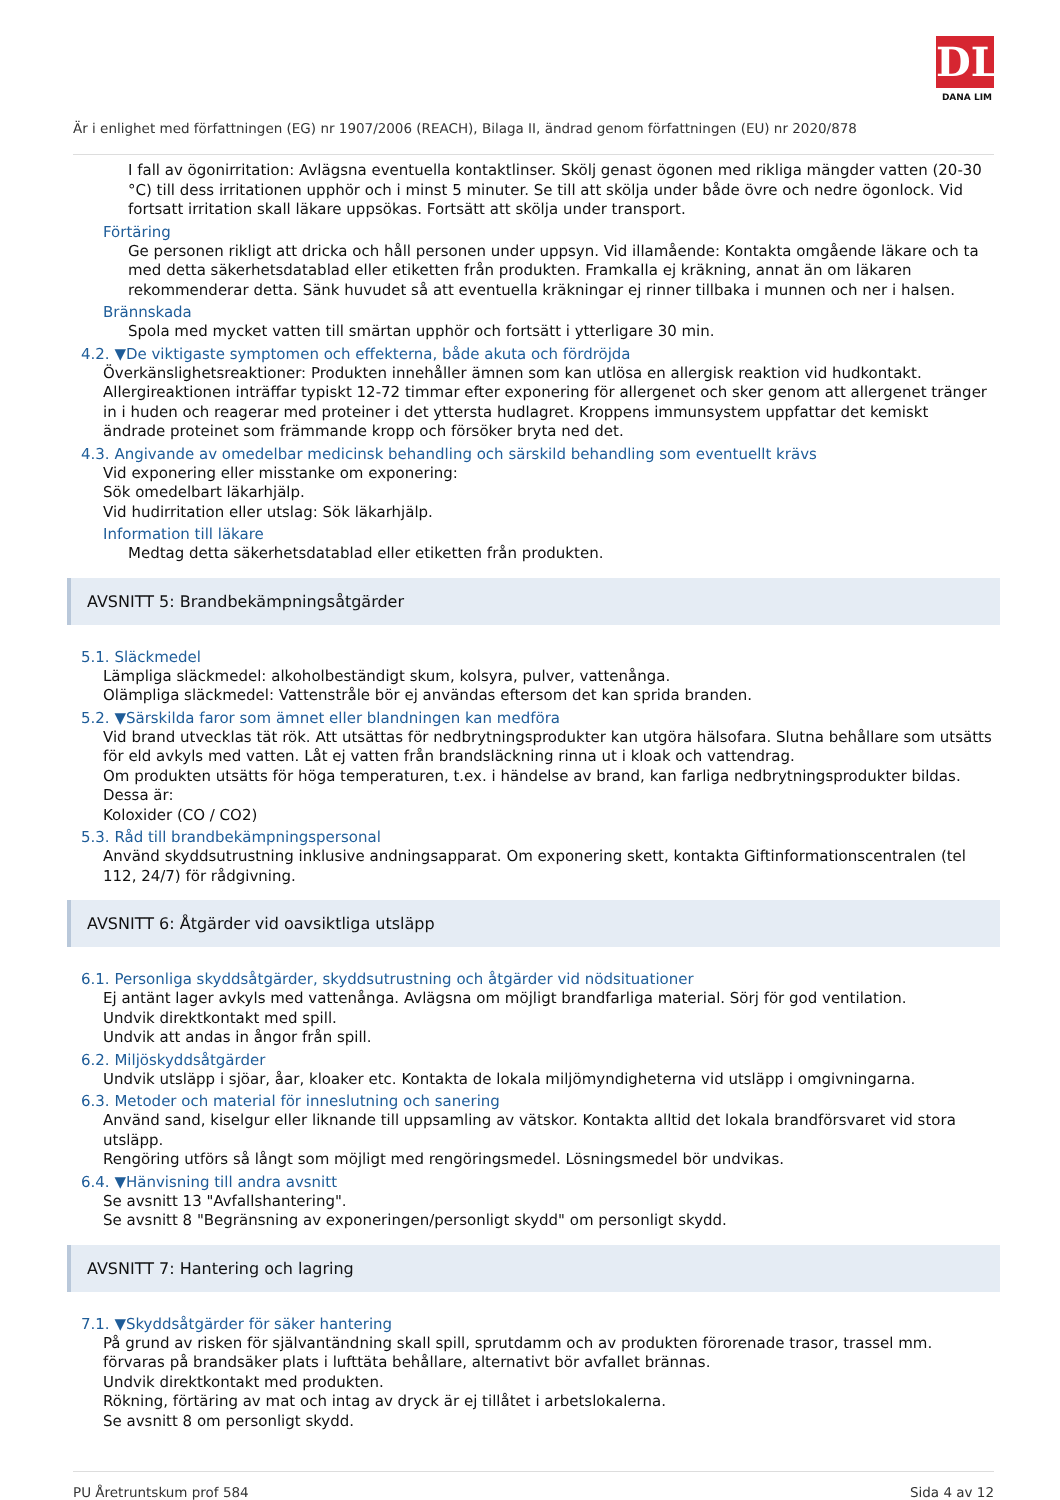DL
DANA LIM
Är i enlighet med författningen (EG) nr 1907/2006 (REACH), Bilaga II, ändrad genom författningen (EU) nr 2020/878
I fall av ögonirritation: Avlägsna eventuella kontaktlinser. Skölj genast ögonen med rikliga mängder vatten (20-30 °C) till dess irritationen upphör och i minst 5 minuter. Se till att skölja under både övre och nedre ögonlock. Vid fortsatt irritation skall läkare uppsökas. Fortsätt att skölja under transport.
Förtäring
Ge personen rikligt att dricka och håll personen under uppsyn. Vid illamående: Kontakta omgående läkare och ta med detta säkerhetsdatablad eller etiketten från produkten. Framkalla ej kräkning, annat än om läkaren rekommenderar detta. Sänk huvudet så att eventuella kräkningar ej rinner tillbaka i munnen och ner i halsen.
Brännskada
Spola med mycket vatten till smärtan upphör och fortsätt i ytterligare 30 min.
4.2. ▼De viktigaste symptomen och effekterna, både akuta och fördröjda
Överkänslighetsreaktioner: Produkten innehåller ämnen som kan utlösa en allergisk reaktion vid hudkontakt. Allergireaktionen inträffar typiskt 12-72 timmar efter exponering för allergenet och sker genom att allergenet tränger in i huden och reagerar med proteiner i det yttersta hudlagret. Kroppens immunsystem uppfattar det kemiskt ändrade proteinet som främmande kropp och försöker bryta ned det.
4.3. Angivande av omedelbar medicinsk behandling och särskild behandling som eventuellt krävs
Vid exponering eller misstanke om exponering:
Sök omedelbart läkarhjälp.
Vid hudirritation eller utslag: Sök läkarhjälp.
Information till läkare
Medtag detta säkerhetsdatablad eller etiketten från produkten.
AVSNITT 5: Brandbekämpningsåtgärder
5.1. Släckmedel
Lämpliga släckmedel: alkoholbeständigt skum, kolsyra, pulver, vattenånga.
Olämpliga släckmedel: Vattenstråle bör ej användas eftersom det kan sprida branden.
5.2. ▼Särskilda faror som ämnet eller blandningen kan medföra
Vid brand utvecklas tät rök. Att utsättas för nedbrytningsprodukter kan utgöra hälsofara. Slutna behållare som utsätts för eld avkyls med vatten. Låt ej vatten från brandsläckning rinna ut i kloak och vattendrag.
Om produkten utsätts för höga temperaturen, t.ex. i händelse av brand, kan farliga nedbrytningsprodukter bildas. Dessa är:
Koloxider (CO / CO2)
5.3. Råd till brandbekämpningspersonal
Använd skyddsutrustning inklusive andningsapparat. Om exponering skett, kontakta Giftinformationscentralen (tel 112, 24/7) för rådgivning.
AVSNITT 6: Åtgärder vid oavsiktliga utsläpp
6.1. Personliga skyddsåtgärder, skyddsutrustning och åtgärder vid nödsituationer
Ej antänt lager avkyls med vattenånga. Avlägsna om möjligt brandfarliga material. Sörj för god ventilation.
Undvik direktkontakt med spill.
Undvik att andas in ångor från spill.
6.2. Miljöskyddsåtgärder
Undvik utsläpp i sjöar, åar, kloaker etc. Kontakta de lokala miljömyndigheterna vid utsläpp i omgivningarna.
6.3. Metoder och material för inneslutning och sanering
Använd sand, kiselgur eller liknande till uppsamling av vätskor. Kontakta alltid det lokala brandförsvaret vid stora utsläpp.
Rengöring utförs så långt som möjligt med rengöringsmedel. Lösningsmedel bör undvikas.
6.4. ▼Hänvisning till andra avsnitt
Se avsnitt 13 "Avfallshantering".
Se avsnitt 8 "Begränsning av exponeringen/personligt skydd" om personligt skydd.
AVSNITT 7: Hantering och lagring
7.1. ▼Skyddsåtgärder för säker hantering
På grund av risken för självantändning skall spill, sprutdamm och av produkten förorenade trasor, trassel mm. förvaras på brandsäker plats i lufttäta behållare, alternativt bör avfallet brännas.
Undvik direktkontakt med produkten.
Rökning, förtäring av mat och intag av dryck är ej tillåtet i arbetslokalerna.
Se avsnitt 8 om personligt skydd.
PU Åretruntskum prof 584 Sida 4 av 12